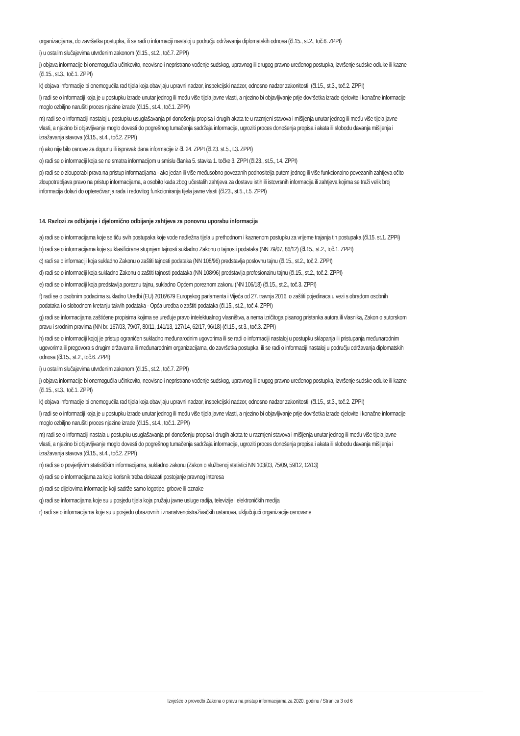organizacijama, do završetka postupka, ili se radi o informaciji nastaloj u području održavanja diplomatskih odnosa (čl.15., st.2., toč.6. ZPPI)
i) u ostalim slučajevima utvrđenim zakonom (čl.15., st.2., toč.7. ZPPI)
j) objava informacije bi onemogućila učinkovito, neovisno i nepristrano vođenje sudskog, upravnog ili drugog pravno uređenog postupka, izvršenje sudske odluke ili kazne (čl.15., st.3., toč.1. ZPPI)
k) objava informacije bi onemogućila rad tijela koja obavljaju upravni nadzor, inspekcijski nadzor, odnosno nadzor zakonitosti, (čl.15., st.3., toč.2. ZPPI)
l) radi se o informaciji koja je u postupku izrade unutar jednog ili među više tijela javne vlasti, a njezino bi objavljivanje prije dovršetka izrade cjelovite i konačne informacije moglo ozbiljno narušiti proces njezine izrade (čl.15., st.4., toč.1. ZPPI)
m) radi se o informaciji nastaloj u postupku usuglašavanja pri donošenju propisa i drugih akata te u razmjeni stavova i mišljenja unutar jednog ili među više tijela javne vlasti, a njezino bi objavljivanje moglo dovesti do pogrešnog tumačenja sadržaja informacije, ugroziti proces donošenja propisa i akata ili slobodu davanja mišljenja i izražavanja stavova (čl.15., st.4., toč.2. ZPPI)
n) ako nije bilo osnove za dopunu ili ispravak dana informacije iz čl. 24. ZPPI (čl.23. st.5., t.3. ZPPI)
o) radi se o informaciji koja se ne smatra informacijom u smislu članka 5. stavka 1. točke 3. ZPPI (čl.23., st.5., t.4. ZPPI)
p) radi se o zlouporabi prava na pristup informacijama - ako jedan ili više međusobno povezanih podnositelja putem jednog ili više funkcionalno povezanih zahtjeva očito zloupotrebljava pravo na pristup informacijama, a osobito kada zbog učestalih zahtjeva za dostavu istih ili istovrsnih informacija ili zahtjeva kojima se traži velik broj informacija dolazi do opterećivanja rada i redovitog funkcioniranja tijela javne vlasti (čl.23., st.5., t.5. ZPPI)
14. Razlozi za odbijanje i djelomično odbijanje zahtjeva za ponovnu uporabu informacija
a) radi se o informacijama koje se tiču svih postupaka koje vode nadležna tijela u prethodnom i kaznenom postupku za vrijeme trajanja tih postupaka (čl.15. st.1. ZPPI)
b) radi se o informacijama koje su klasificirane stupnjem tajnosti sukladno Zakonu o tajnosti podataka (NN 79/07, 86/12) (čl.15., st.2., toč.1. ZPPI)
c) radi se o informaciji koja sukladno Zakonu o zaštiti tajnosti podataka (NN 108/96) predstavlja poslovnu tajnu (čl.15., st.2., toč.2. ZPPI)
d) radi se o informaciji koja sukladno Zakonu o zaštiti tajnosti podataka (NN 108/96) predstavlja profesionalnu tajnu (čl.15., st.2., toč.2. ZPPI)
e) radi se o informaciji koja predstavlja poreznu tajnu, sukladno Općem poreznom zakonu (NN 106/18) (čl.15., st.2., toč.3. ZPPI)
f) radi se o osobnim podacima sukladno Uredbi (EU) 2016/679 Europskog parlamenta i Vijeća od 27. travnja 2016. o zaštiti pojedinaca u vezi s obradom osobnih podataka i o slobodnom kretanju takvih podataka - Opća uredba o zaštiti podataka (čl.15., st.2., toč.4. ZPPI)
g) radi se informacijama zaštićene propisima kojima se uređuje pravo intelektualnog vlasništva, a nema izričitoga pisanog pristanka autora ili vlasnika, Zakon o autorskom pravu i srodnim pravima (NN br. 167/03, 79/07, 80/11, 141/13, 127/14, 62/17, 96/18) (čl.15., st.3., toč.3. ZPPI)
h) radi se o informaciji kojoj je pristup ograničen sukladno međunarodnim ugovorima ili se radi o informaciji nastaloj u postupku sklapanja ili pristupanja međunarodnim ugovorima ili pregovora s drugim državama ili međunarodnim organizacijama, do završetka postupka, ili se radi o informaciji nastaloj u području održavanja diplomatskih odnosa (čl.15., st.2., toč.6. ZPPI)
i) u ostalim slučajevima utvrđenim zakonom (čl.15., st.2., toč.7. ZPPI)
j) objava informacije bi onemogućila učinkovito, neovisno i nepristrano vođenje sudskog, upravnog ili drugog pravno uređenog postupka, izvršenje sudske odluke ili kazne (čl.15., st.3., toč.1. ZPPI)
k) objava informacije bi onemogućila rad tijela koja obavljaju upravni nadzor, inspekcijski nadzor, odnosno nadzor zakonitosti, (čl.15., st.3., toč.2. ZPPI)
l) radi se o informaciji koja je u postupku izrade unutar jednog ili među više tijela javne vlasti, a njezino bi objavljivanje prije dovršetka izrade cjelovite i konačne informacije moglo ozbiljno narušiti proces njezine izrade (čl.15., st.4., toč.1. ZPPI)
m) radi se o informaciji nastala u postupku usuglašavanja pri donošenju propisa i drugih akata te u razmjeni stavova i mišljenja unutar jednog ili među više tijela javne vlasti, a njezino bi objavljivanje moglo dovesti do pogrešnog tumačenja sadržaja informacije, ugroziti proces donošenja propisa i akata ili slobodu davanja mišljenja i izražavanja stavova (čl.15., st.4., toč.2. ZPPI)
n) radi se o povjerljivim statističkim informacijama, sukladno zakonu (Zakon o službenoj statistici NN 103/03, 75/09, 59/12, 12/13)
o) radi se o informacijama za koje korisnik treba dokazati postojanje pravnog interesa
p) radi se dijelovima informacije koji sadrže samo logotipe, grbove ili oznake
q) radi se informacijama koje su u posjedu tijela koja pružaju javne usluge radija, televizije i elektroničkih medija
r) radi se o informacijama koje su u posjedu obrazovnih i znanstvenoistraživačkih ustanova, uključujući organizacije osnovane
Izvješće o provedbi Zakona o pravu na pristup informacijama za 2020. godinu / Stranica 3 od 6